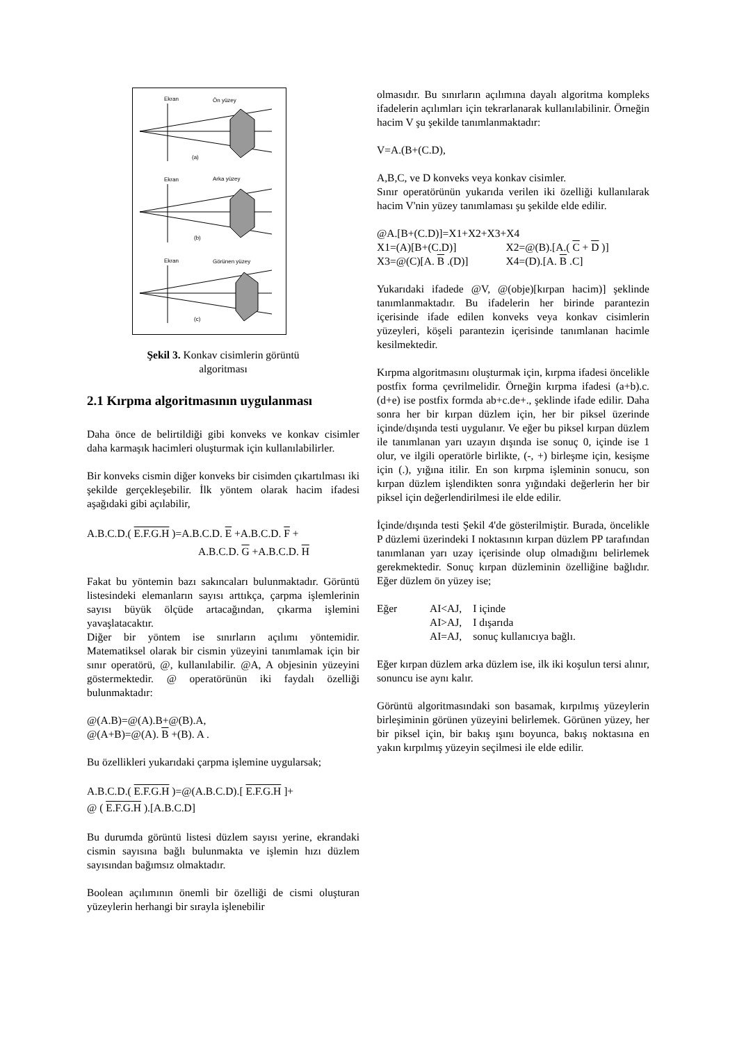Ekran
Ön yüzey
(a)
Ekran
Arka yüzey
(b)
Ekran
Görünen yüzey
(c)
Şekil 3. Konkav cisimlerin görüntü
algoritması
2.1 Kırpma algoritmasının uygulanması
Daha önce de belirtildiği gibi konveks ve konkav cisimler daha karmaşık hacimleri oluşturmak için kullanılabilirler.
Bir konveks cismin diğer konveks bir cisimden çıkartılması iki şekilde gerçekleşebilir. İlk yöntem olarak hacim ifadesi aşağıdaki gibi açılabilir,
A.B.C.D.( E.F.G.H )=A.B.C.D. E +A.B.C.D. F +
A.B.C.D. G +A.B.C.D. H
Fakat bu yöntemin bazı sakıncaları bulunmaktadır. Görüntü listesindeki elemanların sayısı arttıkça, çarpma işlemlerinin sayısı büyük ölçüde artacağından, çıkarma işlemini yavaşlatacaktır.
Diğer bir yöntem ise sınırların açılımı yöntemidir. Matematiksel olarak bir cismin yüzeyini tanımlamak için bir sınır operatörü, @, kullanılabilir. @A, A objesinin yüzeyini göstermektedir. @ operatörünün iki faydalı özelliği bulunmaktadır:
@(A.B)=@(A).B+@(B).A,
@(A+B)=@(A). B +(B). A .
Bu özellikleri yukarıdaki çarpma işlemine uygularsak;
A.B.C.D.( E.F.G.H )=@(A.B.C.D).[ E.F.G.H ]+
@ ( E.F.G.H ).[A.B.C.D]
Bu durumda görüntü listesi düzlem sayısı yerine, ekrandaki cismin sayısına bağlı bulunmakta ve işlemin hızı düzlem sayısından bağımsız olmaktadır.
Boolean açılımının önemli bir özelliği de cismi oluşturan yüzeylerin herhangi bir sırayla işlenebilir
olmasıdır. Bu sınırların açılımına dayalı algoritma kompleks ifadelerin açılımları için tekrarlanarak kullanılabilinir. Örneğin hacim V şu şekilde tanımlanmaktadır:
V=A.(B+(C.D),
A,B,C, ve D konveks veya konkav cisimler.
Sınır operatörünün yukarıda verilen iki özelliği kullanılarak hacim V'nin yüzey tanımlaması şu şekilde elde edilir.
@A.[B+(C.D)]=X1+X2+X3+X4
| X1=(A)[B+(C.D)] | X2=@(B).[A.( C + D )] |
| X3=@(C)[A. B .(D)] | X4=(D).[A. B .C] |
Yukarıdaki ifadede @V, @(obje)[kırpan hacim)] şeklinde tanımlanmaktadır. Bu ifadelerin her birinde parantezin içerisinde ifade edilen konveks veya konkav cisimlerin yüzeyleri, köşeli parantezin içerisinde tanımlanan hacimle kesilmektedir.
Kırpma algoritmasını oluşturmak için, kırpma ifadesi öncelikle postfix forma çevrilmelidir. Örneğin kırpma ifadesi (a+b).c.(d+e) ise postfix formda ab+c.de+., şeklinde ifade edilir. Daha sonra her bir kırpan düzlem için, her bir piksel üzerinde içinde/dışında testi uygulanır. Ve eğer bu piksel kırpan düzlem ile tanımlanan yarı uzayın dışında ise sonuç 0, içinde ise 1 olur, ve ilgili operatörle birlikte, (-, +) birleşme için, kesişme için (.), yığına itilir. En son kırpma işleminin sonucu, son kırpan düzlem işlendikten sonra yığındaki değerlerin her bir piksel için değerlendirilmesi ile elde edilir.
İçinde/dışında testi Şekil 4'de gösterilmiştir. Burada, öncelikle P düzlemi üzerindeki I noktasının kırpan düzlem PP tarafından tanımlanan yarı uzay içerisinde olup olmadığını belirlemek gerekmektedir. Sonuç kırpan düzleminin özelliğine bağlıdır. Eğer düzlem ön yüzey ise;
| Eğer | AI<AJ, | I içinde |
| | AI>AJ, | I dışarıda |
| | AI=AJ, | sonuç kullanıcıya bağlı. |
Eğer kırpan düzlem arka düzlem ise, ilk iki koşulun tersi alınır, sonuncu ise aynı kalır.
Görüntü algoritmasındaki son basamak, kırpılmış yüzeylerin birleşiminin görünen yüzeyini belirlemek. Görünen yüzey, her bir piksel için, bir bakış ışını boyunca, bakış noktasına en yakın kırpılmış yüzeyin seçilmesi ile elde edilir.